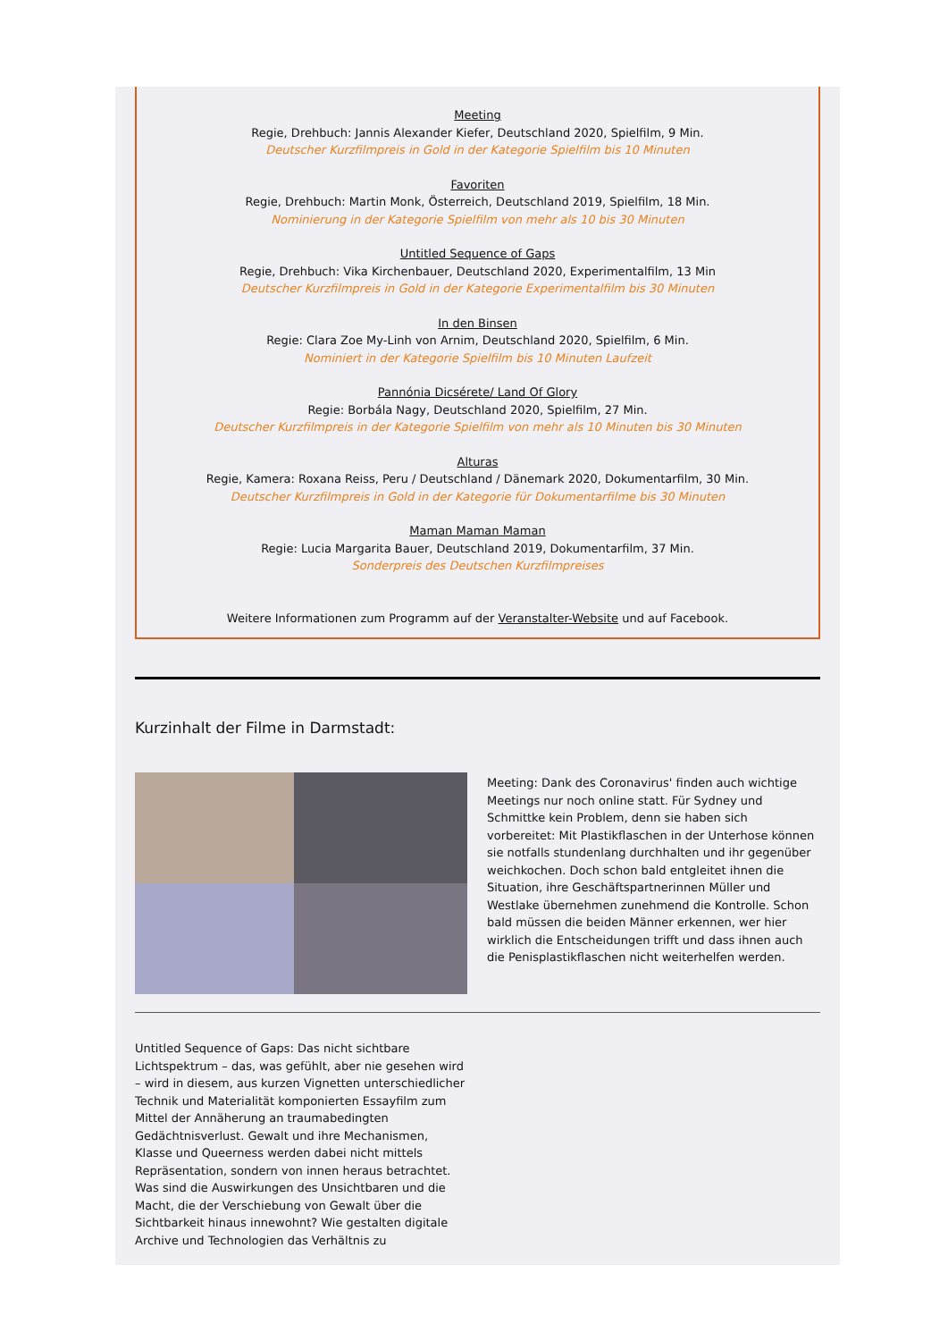Meeting
Regie, Drehbuch: Jannis Alexander Kiefer, Deutschland 2020, Spielfilm, 9 Min.
Deutscher Kurzfilmpreis in Gold in der Kategorie Spielfilm bis 10 Minuten
Favoriten
Regie, Drehbuch: Martin Monk, Österreich, Deutschland 2019, Spielfilm, 18 Min.
Nominierung in der Kategorie Spielfilm von mehr als 10 bis 30 Minuten
Untitled Sequence of Gaps
Regie, Drehbuch: Vika Kirchenbauer, Deutschland 2020, Experimentalfilm, 13 Min
Deutscher Kurzfilmpreis in Gold in der Kategorie Experimentalfilm bis 30 Minuten
In den Binsen
Regie: Clara Zoe My-Linh von Arnim, Deutschland 2020, Spielfilm, 6 Min.
Nominiert in der Kategorie Spielfilm bis 10 Minuten Laufzeit
Pannónia Dicsérete/ Land Of Glory
Regie: Borbála Nagy, Deutschland 2020, Spielfilm, 27 Min.
Deutscher Kurzfilmpreis in der Kategorie Spielfilm von mehr als 10 Minuten bis 30 Minuten
Alturas
Regie, Kamera: Roxana Reiss, Peru / Deutschland / Dänemark 2020, Dokumentarfilm, 30 Min.
Deutscher Kurzfilmpreis in Gold in der Kategorie für Dokumentarfilme bis 30 Minuten
Maman Maman Maman
Regie: Lucia Margarita Bauer, Deutschland 2019, Dokumentarfilm, 37 Min.
Sonderpreis des Deutschen Kurzfilmpreises
Weitere Informationen zum Programm auf der Veranstalter-Website und auf Facebook.
Kurzinhalt der Filme in Darmstadt:
Meeting: Dank des Coronavirus' finden auch wichtige Meetings nur noch online statt. Für Sydney und Schmittke kein Problem, denn sie haben sich vorbereitet: Mit Plastikflaschen in der Unterhose können sie notfalls stundenlang durchhalten und ihr gegenüber weichkochen. Doch schon bald entgleitet ihnen die Situation, ihre Geschäftspartnerinnen Müller und Westlake übernehmen zunehmend die Kontrolle. Schon bald müssen die beiden Männer erkennen, wer hier wirklich die Entscheidungen trifft und dass ihnen auch die Penisplastikflaschen nicht weiterhelfen werden.
Untitled Sequence of Gaps: Das nicht sichtbare Lichtspektrum – das, was gefühlt, aber nie gesehen wird – wird in diesem, aus kurzen Vignetten unterschiedlicher Technik und Materialität komponierten Essayfilm zum Mittel der Annäherung an traumabedingten Gedächtnisverlust. Gewalt und ihre Mechanismen, Klasse und Queerness werden dabei nicht mittels Repräsentation, sondern von innen heraus betrachtet. Was sind die Auswirkungen des Unsichtbaren und die Macht, die der Verschiebung von Gewalt über die Sichtbarkeit hinaus innewohnt? Wie gestalten digitale Archive und Technologien das Verhältnis zu